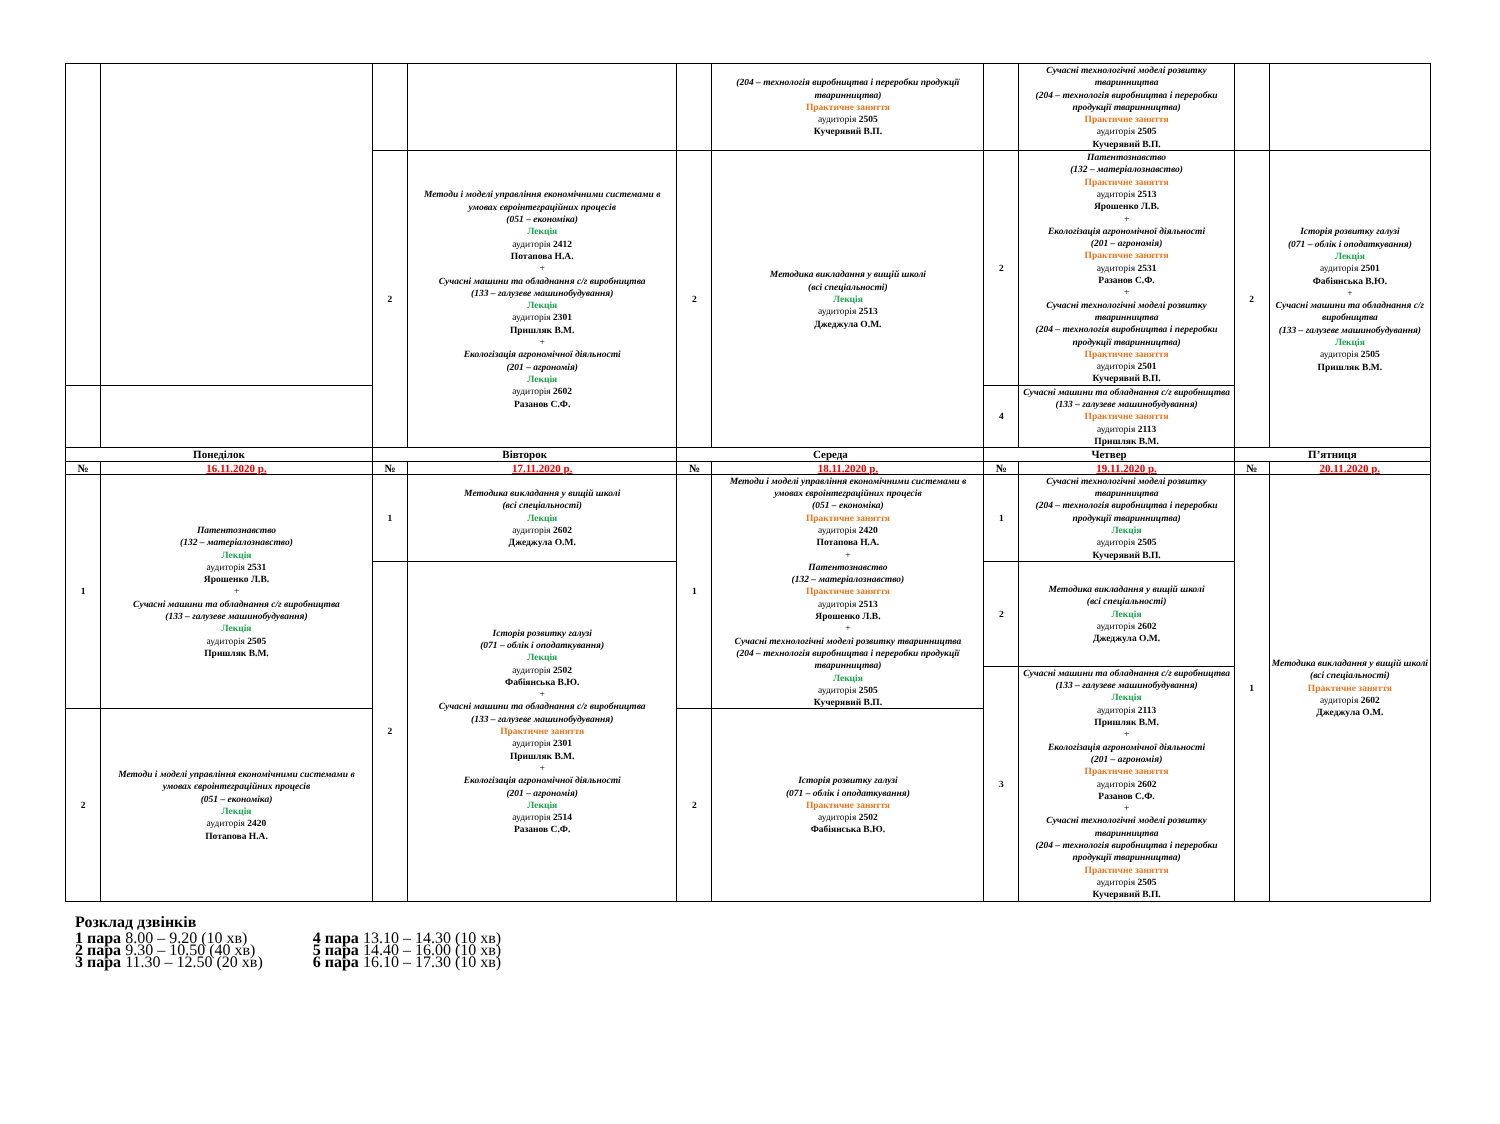| | | | | | (204 – технологія виробництва і переробки продукції тваринництва) Практичне заняття аудиторія 2505 Кучерявий В.П. | | Сучасні технологічні моделі розвитку тваринництва (204 – технологія виробництва і переробки продукції тваринництва) Практичне заняття аудиторія 2505 Кучерявий В.П. | | |
| | | 2 | Методи і моделі управління економічними системами в умовах євроінтеграційних процесів (051 – економіка) Лекція аудиторія 2412 Потапова Н.А. + Сучасні машини та обладнання с/г виробництва (133 – галузеве машинобудування) Лекція аудиторія 2301 Пришляк В.М. + Екологізація агрономічної діяльності (201 – агрономія) Лекція аудиторія 2602 Разанов С.Ф. | 2 | Методика викладання у вищій школі (всі спеціальності) Лекція аудиторія 2513 Джеджула О.М. | 2 | Патентознавство (132 – матеріалознавство) Практичне заняття аудиторія 2513 Ярошенко Л.В. + Екологізація агрономічної діяльності (201 – агрономія) Практичне заняття аудиторія 2531 Разанов С.Ф. + Сучасні технологічні моделі розвитку тваринництва (204 – технологія виробництва і переробки продукції тваринництва) Практичне заняття аудиторія 2501 Кучерявий В.П. | 2 | Історія розвитку галузі (071 – облік і оподаткування) Лекція аудиторія 2501 Фабіянська В.Ю. + Сучасні машини та обладнання с/г виробництва (133 – галузеве машинобудування) Лекція аудиторія 2505 Пришляк В.М. |
| | | | | | | 4 | Сучасні машини та обладнання с/г виробництва (133 – галузеве машинобудування) Практичне заняття аудиторія 2113 Пришляк В.М. | | |
| Понеділок | | Вівторок | | Середа | | Четвер | | П’ятниця | |
| № | 16.11.2020 р. | № | 17.11.2020 р. | № | 18.11.2020 р. | № | 19.11.2020 р. | № | 20.11.2020 р. |
| 1 | Патентознавство (132 – матеріалознавство) Лекція аудиторія 2531 Ярошенко Л.В. + Сучасні машини та обладнання с/г виробництва (133 – галузеве машинобудування) Лекція аудиторія 2505 Пришляк В.М. | 1 | Методика викладання у вищій школі (всі спеціальності) Лекція аудиторія 2602 Джеджула О.М. | 1 | Методи і моделі управління економічними системами в умовах євроінтеграційних процесів (051 – економіка) Практичне заняття аудиторія 2420 Потапова Н.А. + Патентознавство (132 – матеріалознавство) Практичне заняття аудиторія 2513 Ярошенко Л.В. + Сучасні технологічні моделі розвитку тваринництва (204 – технологія виробництва і переробки продукції тваринництва) Лекція аудиторія 2505 Кучерявий В.П. | 1 | Сучасні технологічні моделі розвитку тваринництва (204 – технологія виробництва і переробки продукції тваринництва) Лекція аудиторія 2505 Кучерявий В.П. | 1 | Методика викладання у вищій школі (всі спеціальності) Практичне заняття аудиторія 2602 Джеджула О.М. |
| | | 2 | Історія розвитку галузі (071 – облік і оподаткування) Лекція аудиторія 2502 Фабіянська В.Ю. + Сучасні машини та обладнання с/г виробництва (133 – галузеве машинобудування) Практичне заняття аудиторія 2301 Пришляк В.М. + Екологізація агрономічної діяльності (201 – агрономія) Лекція аудиторія 2514 Разанов С.Ф. | | | 2 | Методика викладання у вищій школі (всі спеціальності) Лекція аудиторія 2602 Джеджула О.М. | | |
| | | | | | | 3 | Сучасні машини та обладнання с/г виробництва (133 – галузеве машинобудування) Лекція аудиторія 2113 Пришляк В.М. + Екологізація агрономічної діяльності (201 – агрономія) Практичне заняття аудиторія 2602 Разанов С.Ф. + Сучасні технологічні моделі розвитку тваринництва (204 – технологія виробництва і переробки продукції тваринництва) Практичне заняття аудиторія 2505 Кучерявий В.П. | | |
| 2 | Методи і моделі управління економічними системами в умовах євроінтеграційних процесів (051 – економіка) Лекція аудиторія 2420 Потапова Н.А. | | | 2 | Історія розвитку галузі (071 – облік і оподаткування) Практичне заняття аудиторія 2502 Фабіянська В.Ю. | | | | |
Розклад дзвінків
| 1 пара 8.00 – 9.20 (10 хв) | 4 пара 13.10 – 14.30 (10 хв) |
| 2 пара 9.30 – 10.50 (40 хв) | 5 пара 14.40 – 16.00 (10 хв) |
| 3 пара 11.30 – 12.50 (20 хв) | 6 пара 16.10 – 17.30 (10 хв) |